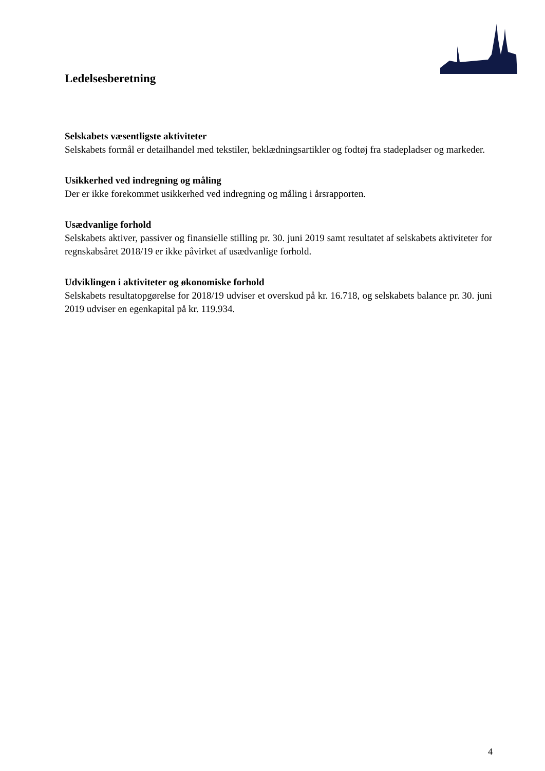Ledelsesberetning
Selskabets væsentligste aktiviteter
Selskabets formål er detailhandel med tekstiler, beklædningsartikler og fodtøj fra stadepladser og markeder.
Usikkerhed ved indregning og måling
Der er ikke forekommet usikkerhed ved indregning og måling i årsrapporten.
Usædvanlige forhold
Selskabets aktiver, passiver og finansielle stilling pr. 30. juni 2019 samt resultatet af selskabets aktiviteter for regnskabsåret 2018/19 er ikke påvirket af usædvanlige forhold.
Udviklingen i aktiviteter og økonomiske forhold
Selskabets resultatopgørelse for 2018/19 udviser et overskud på kr. 16.718, og selskabets balance pr. 30. juni 2019 udviser en egenkapital på kr. 119.934.
4